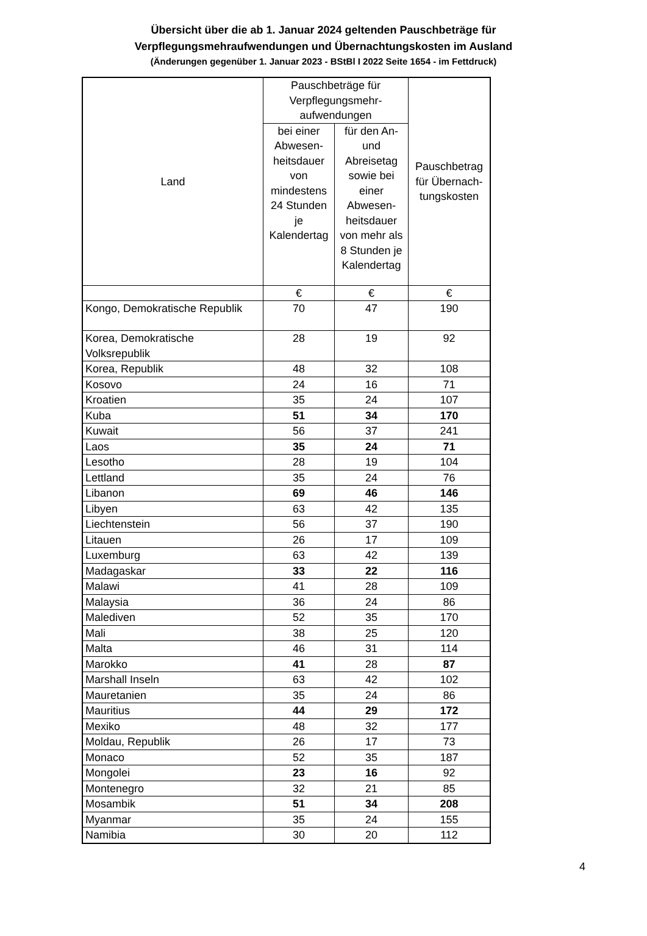Übersicht über die ab 1. Januar 2024 geltenden Pauschbeträge für
Verpflegungsmehraufwendungen und Übernachtungskosten im Ausland
(Änderungen gegenüber 1. Januar 2023 - BStBl I 2022 Seite 1654 - im Fettdruck)
| Land | Pauschbeträge für Verpflegungsmehr-aufwendungen | | Pauschbetrag für Übernach-tungskosten |
| --- | --- | --- | --- |
| | bei einer Abwesen-heitsdauer von mindestens 24 Stunden je Kalendertag | für den An- und Abreisetag sowie bei einer Abwesen-heitsdauer von mehr als 8 Stunden je Kalendertag | |
| | € | € | € |
| Kongo, Demokratische Republik | 70 | 47 | 190 |
| Korea, Demokratische Volksrepublik | 28 | 19 | 92 |
| Korea, Republik | 48 | 32 | 108 |
| Kosovo | 24 | 16 | 71 |
| Kroatien | 35 | 24 | 107 |
| Kuba | 51 | 34 | 170 |
| Kuwait | 56 | 37 | 241 |
| Laos | 35 | 24 | 71 |
| Lesotho | 28 | 19 | 104 |
| Lettland | 35 | 24 | 76 |
| Libanon | 69 | 46 | 146 |
| Libyen | 63 | 42 | 135 |
| Liechtenstein | 56 | 37 | 190 |
| Litauen | 26 | 17 | 109 |
| Luxemburg | 63 | 42 | 139 |
| Madagaskar | 33 | 22 | 116 |
| Malawi | 41 | 28 | 109 |
| Malaysia | 36 | 24 | 86 |
| Malediven | 52 | 35 | 170 |
| Mali | 38 | 25 | 120 |
| Malta | 46 | 31 | 114 |
| Marokko | 41 | 28 | 87 |
| Marshall Inseln | 63 | 42 | 102 |
| Mauretanien | 35 | 24 | 86 |
| Mauritius | 44 | 29 | 172 |
| Mexiko | 48 | 32 | 177 |
| Moldau, Republik | 26 | 17 | 73 |
| Monaco | 52 | 35 | 187 |
| Mongolei | 23 | 16 | 92 |
| Montenegro | 32 | 21 | 85 |
| Mosambik | 51 | 34 | 208 |
| Myanmar | 35 | 24 | 155 |
| Namibia | 30 | 20 | 112 |
4